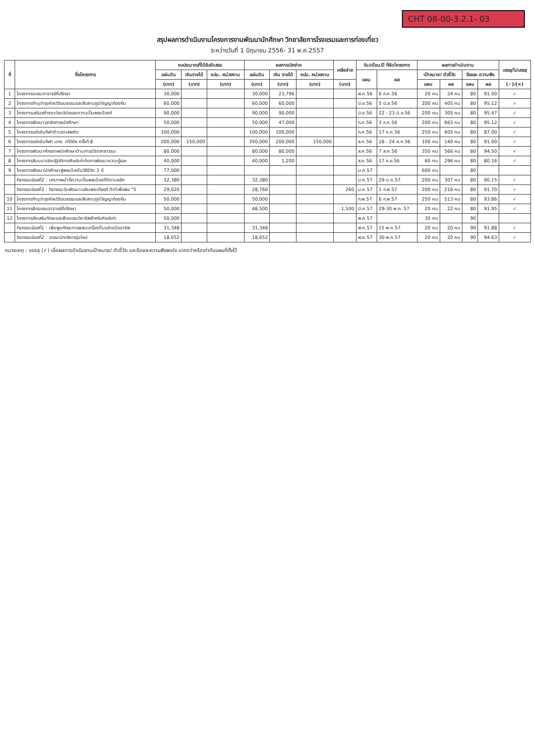CHT 08-00-3.2.1- 03
สรุปผลการดำเนินงานโครงการงานพัฒนานักศึกษา วิทยาลัยการโรงแรมและการท่องเที่ยว
ระหว่างวันที่ 1 มิถุนายน 2556- 31 พ.ค.2557
| ที่ | ชื่อโครงการ | งบประมาณที่ได้รับจัดสรร | | | ผลการเบิกจ่าย | | | เหลือจ่าย | วัน/เดือน/ปี ที่จัดโครงการ | | ผลการดำเนินงาน | | | | บรรลุ/ไม่บรรลุ |
| --- | --- | --- | --- | --- | --- | --- | --- | --- | --- | --- | --- | --- | --- | --- | --- |
| | | แผ่นดิน | เงินรายได้ | งปม. หน่วยงาน | แผ่นดิน | เงิน รายได้ | งปม. หน่วยงาน | | แผน | ผล | เป้าหมาย/ ตัวชี้วัด | | ร้อยละ ความพึง | | |
| | | (บาท) | (บาท) | (บาท) | (บาท) | (บาท) | (บาท) | (บาท) | | | แผน | ผล | แผน | ผล | (✓)/(×) |
| 1 | โครงการอบรมอาจารย์ที่ปรึกษา | 30,000 | | | 30,000 | 23,796 | | | พ.ค.56 | 6 ก.ค.56 | 20 คน | 24 คน | 80 | 91.00 | ✓ |
| 2 | โครงการทำนุบำรุงศิลปวัฒนธรรมและสืบสานภูมิปัญญาท้องถิ่น | 60,000 | | | 60,000 | 60,000 | | | มิ.ย.56 | 5 มิ.ย.56 | 200 คน | 405 คน | 80 | 95.12 | ✓ |
| 3 | โครงการเสริมสร้างระเบียบวินัยและความเป็นพลเมืองดี | 90,000 | | | 90,000 | 90,000 | | | มิ.ย.56 | 22 - 23 มิ.ย.56 | 200 คน | 305 คน | 80 | 95.47 | ✓ |
| 4 | โครงการพัฒนาบุคลิกภาพนักศึกษา | 50,000 | | | 50,000 | 47,000 | | | ก.ค.56 | 3 ก.ค.56 | 200 คน | 665 คน | 80 | 95.12 | ✓ |
| 5 | โครงการแข่งขันกีฬาต้านยาเสพติด | 100,000 | | | 100,000 | 100,000 | | | ก.ค.56 | 17 ก.ค.56 | 250 คน | 605 คน | 80 | 87.00 | ✓ |
| 6 | โครงการแข่งขันกีฬา มทร. ศรีวิชัย ครั้งที่ 8 | 200,000 | 150,000 | | 350,000 | 200,000 | 150,000 | | ส.ค.56 | 18 - 24 ส.ค.56 | 100 คน | 140 คน | 80 | 91.00 | ✓ |
| 7 | โครงการพัฒนาศักยภาพนักศึกษาด้านการมีจิตสาธารณะ | 80,000 | | | 80,000 | 80,000 | | | ส.ค.56 | 7 ส.ค.56 | 350 คน | 566 คน | 80 | 94.50 | ✓ |
| 8 | โครงการสัมมนาเชิงปฏิบัติการศิษย์เก่ากับการพัฒนาความรู้และ | 40,000 | | | 40,000 | 1,200 | | | ส.ค.56 | 17 ก.ย.56 | 60 คน | 296 คน | 80 | 80.16 | ✓ |
| 9 | โครงการพัฒนานักศึกษาสู่พลเมืองในวิถีชีวิต 3 ดี | 77,000 | | | | | | | ม.ค.57 | | 600 คน | | 80 | | |
| | กิจกรรมย่อยที่2 : บทบาทหน้าที่ความเป็นพลเมืองที่ดีตามหลัก | 32,380 | | | 32,380 | | | | ม.ค.57 | 29 ม.ค.57 | 200 คน | 307 คน | 80 | 90.15 | ✓ |
| | กิจกรรมย่อยที่3 : กิจกรรมวันพัฒนาเฉลิมพระเกียรติ ทำดีเพื่อพ่อ "5 | 29,020 | | | 28,760 | | | 260 | ม.ค.57 | 1 ก.พ.57 | 200 คน | 216 คน | 80 | 91.70 | ✓ |
| 10 | โครงการทำนุบำรุงศิลปวัฒนธรรมและสืบสานภูมิปัญญาท้องถิ่น | 50,000 | | | 50,000 | | | | ก.พ.57 | 6 ก.พ.57 | 250 คน | 513 คน | 80 | 93.86 | ✓ |
| 11 | โครงการฝึกอบรมอาจารย์ที่ปรึกษา | 50,000 | | | 48,500 | | | 1,500 | มี.ค.57 | 29-30 พ.ค. 57 | 20 คน | 22 คน | 80 | 91.95 | ✓ |
| 12 | โครงการส่งเสริมทักษะและฝึกอบรมวิชาชีพสำหรับศิษย์เก่า | 50,000 | | | | | | | พ.ค.57 | | 30 คน | | 90 | | |
| | กิจกรรมย่อยที่1 : เพิ่มพูนทักษะการผสมเครื่องดื่มอย่างมืออาชีพ | 31,348 | | | 31,348 | | | | พ.ค.57 | 15 พ.ค.57 | 20 คน | 20 คน | 90 | 91.88 | ✓ |
| | กิจกรรมย่อยที่2 : อบรมนักบริหารรุ่นใหม่ | 18,652 | | | 18,652 | | | | พ.ค.57 | 30 พ.ค.57 | 20 คน | 20 คน | 90 | 94.63 | ✓ |
หมายเหตุ : บรรลุ (✓) เมื่อผลการดำเนินงานเป้าหมาย/ ตัวชี้วัด และร้อยละความพึงพอใจ มากกว่าหรือเท่ากับแผนที่ตั้งไว้